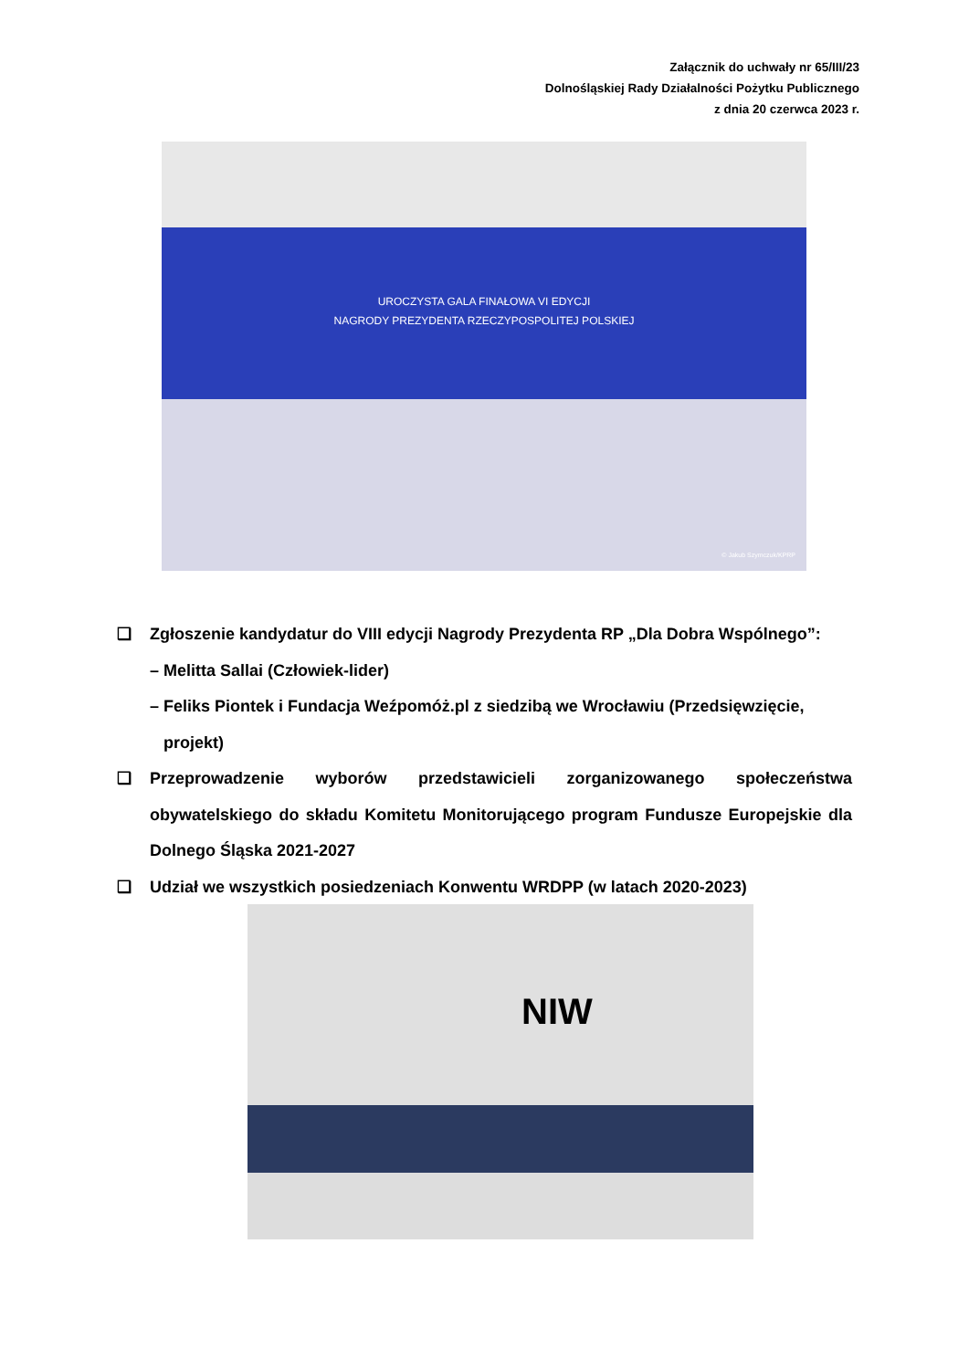Załącznik do uchwały nr 65/III/23
Dolnośląskiej Rady Działalności Pożytku Publicznego
z dnia 20 czerwca 2023 r.
UROCZYSTA GALA FINAŁOWA VI EDYCJI
NAGRODY PREZYDENTA RZECZYPOSPOLITEJ POLSKIEJ
© Jakub Szymczuk/KPRP
❑ Zgłoszenie kandydatur do VIII edycji Nagrody Prezydenta RP „Dla Dobra Wspólnego”:
– Melitta Sallai (Człowiek-lider)
– Feliks Piontek i Fundacja Weźpomóż.pl z siedzibą we Wrocławiu (Przedsięwzięcie,
projekt)
❑ Przeprowadzenie wyborów przedstawicieli zorganizowanego społeczeństwa obywatelskiego do składu Komitetu Monitorującego program Fundusze Europejskie dla Dolnego Śląska 2021-2027
❑ Udział we wszystkich posiedzeniach Konwentu WRDPP (w latach 2020-2023)
NIW